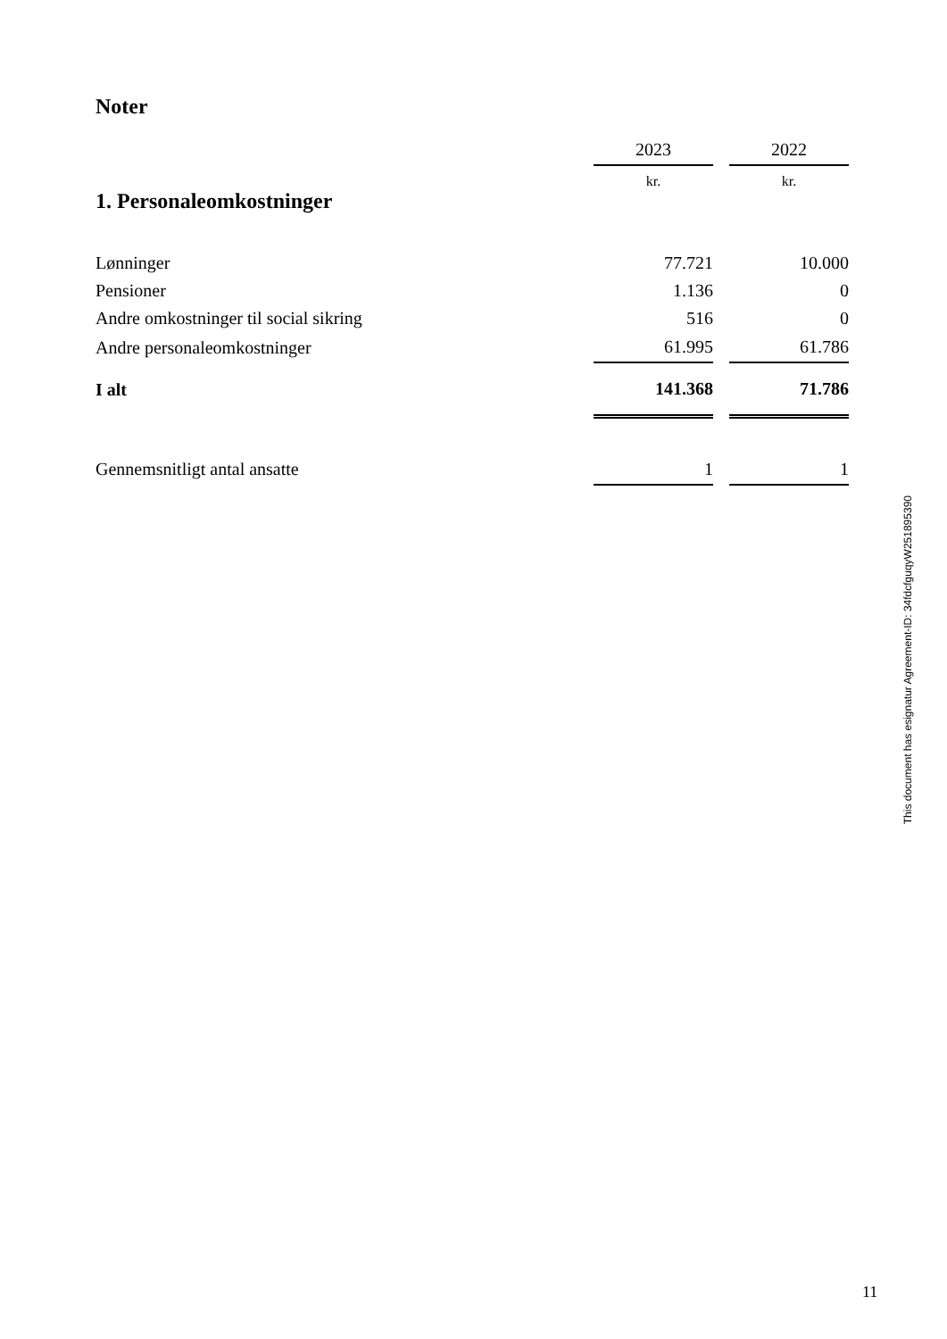Noter
| | 2023 | | 2022 |
| 1. Personaleomkostninger | kr. | | kr. |
| Lønninger | 77.721 | | 10.000 |
| Pensioner | 1.136 | | 0 |
| Andre omkostninger til social sikring | 516 | | 0 |
| Andre personaleomkostninger | 61.995 | | 61.786 |
| I alt | 141.368 | | 71.786 |
| Gennemsnitligt antal ansatte | 1 | | 1 |
This document has esignatur Agreement-ID: 34fdcfguqyW251895390
11